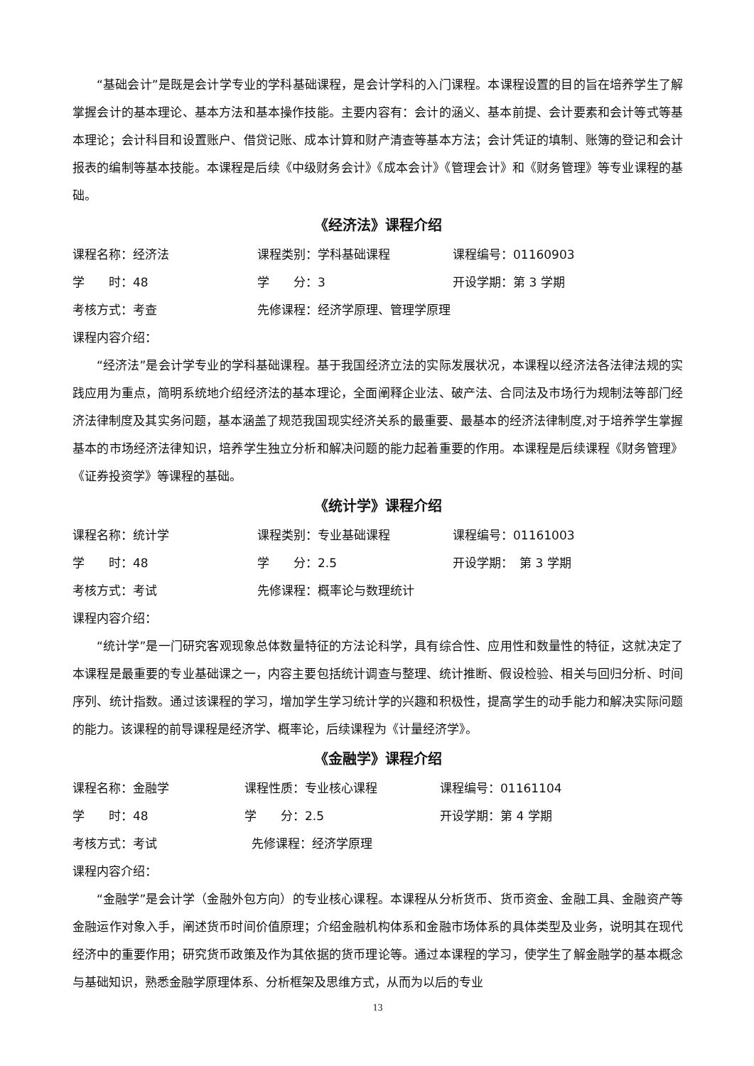“基础会计”是既是会计学专业的学科基础课程，是会计学科的入门课程。本课程设置的目的旨在培养学生了解掌握会计的基本理论、基本方法和基本操作技能。主要内容有：会计的涵义、基本前提、会计要素和会计等式等基本理论；会计科目和设置账户、借贷记账、成本计算和财产清查等基本方法；会计凭证的填制、账簿的登记和会计报表的编制等基本技能。本课程是后续《中级财务会计》《成本会计》《管理会计》和《财务管理》等专业课程的基础。
《经济法》课程介绍
课程名称：经济法 课程类别：学科基础课程 课程编号：01160903
学　　时：48 学　　分：3 开设学期：第 3 学期
考核方式：考查 先修课程：经济学原理、管理学原理
课程内容介绍：
“经济法”是会计学专业的学科基础课程。基于我国经济立法的实际发展状况，本课程以经济法各法律法规的实践应用为重点，简明系统地介绍经济法的基本理论，全面阐释企业法、破产法、合同法及市场行为规制法等部门经济法律制度及其实务问题，基本涵盖了规范我国现实经济关系的最重要、最基本的经济法律制度,对于培养学生掌握基本的市场经济法律知识，培养学生独立分析和解决问题的能力起着重要的作用。本课程是后续课程《财务管理》《证券投资学》等课程的基础。
《统计学》课程介绍
课程名称：统计学 课程类别：专业基础课程 课程编号：01161003
学　　时：48 学　　分：2.5 开设学期：　第 3 学期
考核方式：考试 先修课程：概率论与数理统计
课程内容介绍：
“统计学”是一门研究客观现象总体数量特征的方法论科学，具有综合性、应用性和数量性的特征，这就决定了本课程是最重要的专业基础课之一，内容主要包括统计调查与整理、统计推断、假设检验、相关与回归分析、时间序列、统计指数。通过该课程的学习，增加学生学习统计学的兴趣和积极性，提高学生的动手能力和解决实际问题的能力。该课程的前导课程是经济学、概率论，后续课程为《计量经济学》。
《金融学》课程介绍
课程名称：金融学 课程性质：专业核心课程 课程编号：01161104
学　　时：48 学　　分：2.5 开设学期：第 4 学期
考核方式：考试 先修课程：经济学原理
课程内容介绍：
“金融学”是会计学（金融外包方向）的专业核心课程。本课程从分析货币、货币资金、金融工具、金融资产等金融运作对象入手，阐述货币时间价值原理；介绍金融机构体系和金融市场体系的具体类型及业务，说明其在现代经济中的重要作用；研究货币政策及作为其依据的货币理论等。通过本课程的学习，使学生了解金融学的基本概念与基础知识，熟悉金融学原理体系、分析框架及思维方式，从而为以后的专业
13